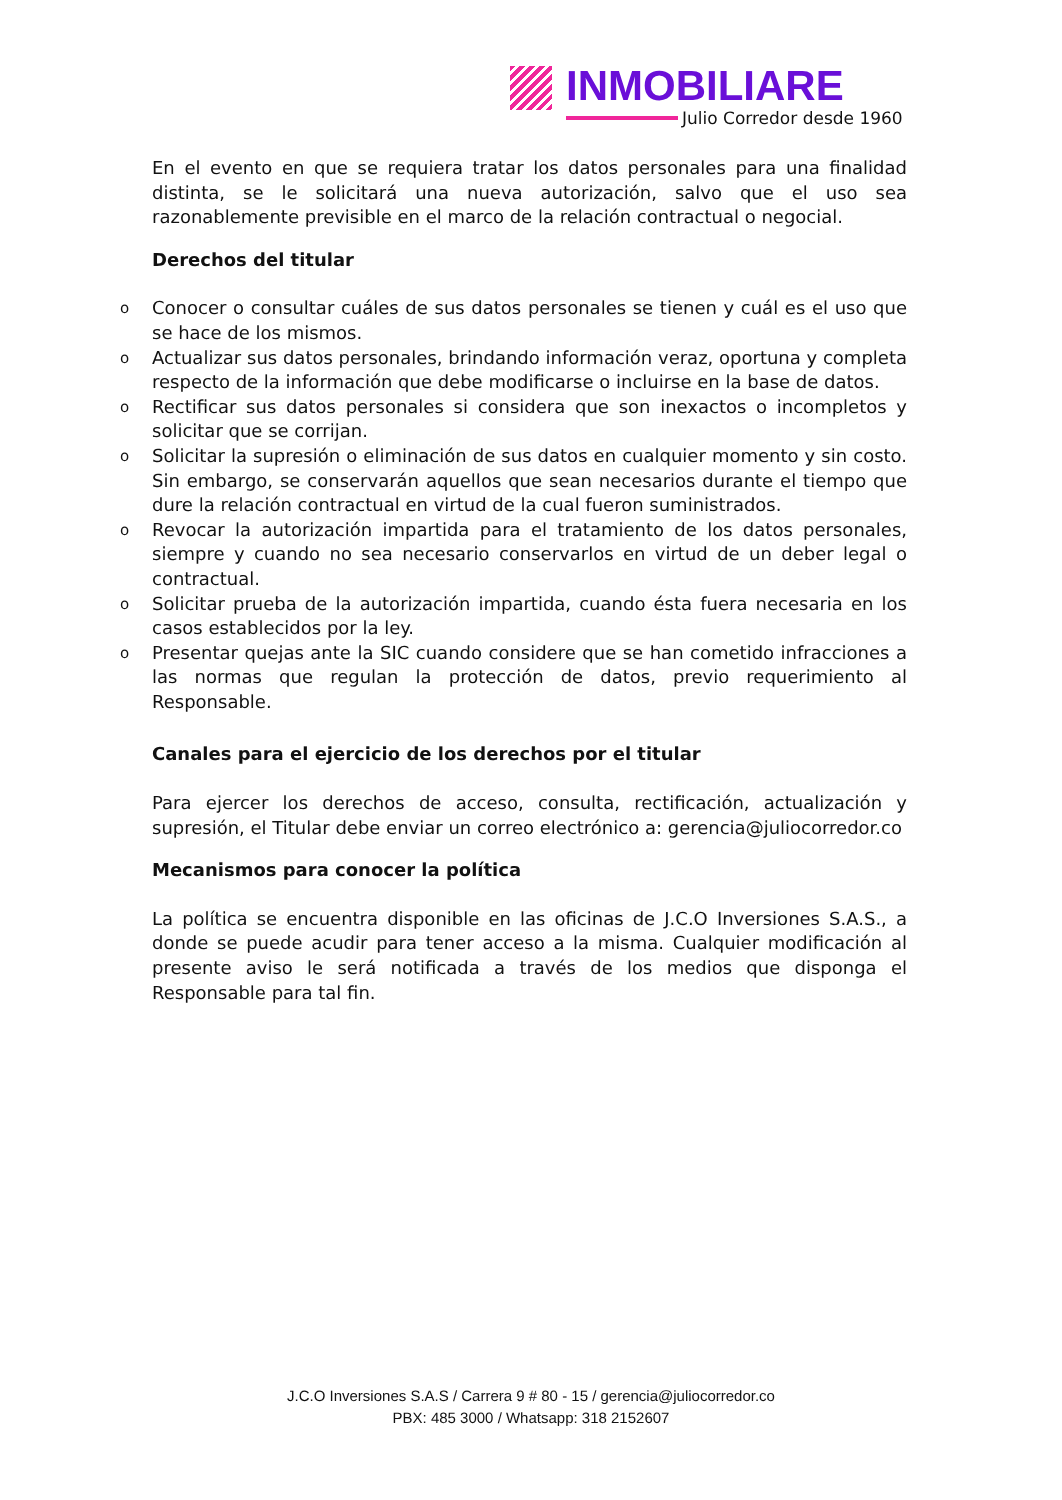INMOBILIARE
Julio Corredor desde 1960
En el evento en que se requiera tratar los datos personales para una finalidad distinta, se le solicitará una nueva autorización, salvo que el uso sea razonablemente previsible en el marco de la relación contractual o negocial.
Derechos del titular
o Conocer o consultar cuáles de sus datos personales se tienen y cuál es el uso que se hace de los mismos.
o Actualizar sus datos personales, brindando información veraz, oportuna y completa respecto de la información que debe modificarse o incluirse en la base de datos.
o Rectificar sus datos personales si considera que son inexactos o incompletos y solicitar que se corrijan.
o Solicitar la supresión o eliminación de sus datos en cualquier momento y sin costo. Sin embargo, se conservarán aquellos que sean necesarios durante el tiempo que dure la relación contractual en virtud de la cual fueron suministrados.
o Revocar la autorización impartida para el tratamiento de los datos personales, siempre y cuando no sea necesario conservarlos en virtud de un deber legal o contractual.
o Solicitar prueba de la autorización impartida, cuando ésta fuera necesaria en los casos establecidos por la ley.
o Presentar quejas ante la SIC cuando considere que se han cometido infracciones a las normas que regulan la protección de datos, previo requerimiento al Responsable.
Canales para el ejercicio de los derechos por el titular
Para ejercer los derechos de acceso, consulta, rectificación, actualización y supresión, el Titular debe enviar un correo electrónico a: gerencia@juliocorredor.co
Mecanismos para conocer la política
La política se encuentra disponible en las oficinas de J.C.O Inversiones S.A.S., a donde se puede acudir para tener acceso a la misma. Cualquier modificación al presente aviso le será notificada a través de los medios que disponga el Responsable para tal fin.
J.C.O Inversiones S.A.S / Carrera 9 # 80 - 15 / gerencia@juliocorredor.co
PBX: 485 3000 / Whatsapp: 318 2152607